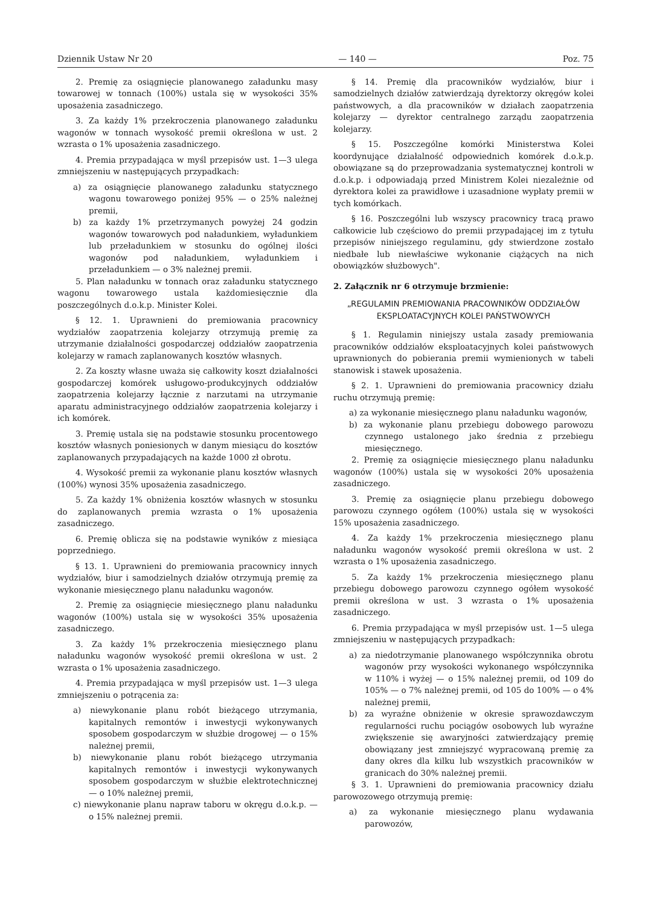Dziennik Ustaw Nr 20 — 140 — Poz. 75
2. Premię za osiągnięcie planowanego załadunku masy towarowej w tonnach (100%) ustala się w wysokości 35% uposażenia zasadniczego.
3. Za każdy 1% przekroczenia planowanego załadunku wagonów w tonnach wysokość premii określona w ust. 2 wzrasta o 1% uposażenia zasadniczego.
4. Premia przypadająca w myśl przepisów ust. 1—3 ulega zmniejszeniu w następujących przypadkach:
a) za osiągnięcie planowanego załadunku statycznego wagonu towarowego poniżej 95% — o 25% należnej premii,
b) za każdy 1% przetrzymanych powyżej 24 godzin wagonów towarowych pod naładunkiem, wyładunkiem lub przeładunkiem w stosunku do ogólnej ilości wagonów pod naładunkiem, wyładunkiem i przeładunkiem — o 3% należnej premii.
5. Plan naładunku w tonnach oraz załadunku statycznego wagonu towarowego ustala każdomiesięcznie dla poszczególnych d.o.k.p. Minister Kolei.
§ 12. 1. Uprawnieni do premiowania pracownicy wydziałów zaopatrzenia kolejarzy otrzymują premię za utrzymanie działalności gospodarczej oddziałów zaopatrzenia kolejarzy w ramach zaplanowanych kosztów własnych.
2. Za koszty własne uważa się całkowity koszt działalności gospodarczej komórek usługowo-produkcyjnych oddziałów zaopatrzenia kolejarzy łącznie z narzutami na utrzymanie aparatu administracyjnego oddziałów zaopatrzenia kolejarzy i ich komórek.
3. Premię ustala się na podstawie stosunku procentowego kosztów własnych poniesionych w danym miesiącu do kosztów zaplanowanych przypadających na każde 1000 zł obrotu.
4. Wysokość premii za wykonanie planu kosztów własnych (100%) wynosi 35% uposażenia zasadniczego.
5. Za każdy 1% obniżenia kosztów własnych w stosunku do zaplanowanych premia wzrasta o 1% uposażenia zasadniczego.
6. Premię oblicza się na podstawie wyników z miesiąca poprzedniego.
§ 13. 1. Uprawnieni do premiowania pracownicy innych wydziałów, biur i samodzielnych działów otrzymują premię za wykonanie miesięcznego planu naładunku wagonów.
2. Premię za osiągnięcie miesięcznego planu naładunku wagonów (100%) ustala się w wysokości 35% uposażenia zasadniczego.
3. Za każdy 1% przekroczenia miesięcznego planu naładunku wagonów wysokość premii określona w ust. 2 wzrasta o 1% uposażenia zasadniczego.
4. Premia przypadająca w myśl przepisów ust. 1—3 ulega zmniejszeniu o potrącenia za:
a) niewykonanie planu robót bieżącego utrzymania, kapitalnych remontów i inwestycji wykonywanych sposobem gospodarczym w służbie drogowej — o 15% należnej premii,
b) niewykonanie planu robót bieżącego utrzymania kapitalnych remontów i inwestycji wykonywanych sposobem gospodarczym w służbie elektrotechnicznej — o 10% należnej premii,
c) niewykonanie planu napraw taboru w okręgu d.o.k.p. — o 15% należnej premii.
§ 14. Premię dla pracowników wydziałów, biur i samodzielnych działów zatwierdzają dyrektorzy okręgów kolei państwowych, a dla pracowników w działach zaopatrzenia kolejarzy — dyrektor centralnego zarządu zaopatrzenia kolejarzy.
§ 15. Poszczególne komórki Ministerstwa Kolei koordynujące działalność odpowiednich komórek d.o.k.p. obowiązane są do przeprowadzania systematycznej kontroli w d.o.k.p. i odpowiadają przed Ministrem Kolei niezależnie od dyrektora kolei za prawidłowe i uzasadnione wypłaty premii w tych komórkach.
§ 16. Poszczególni lub wszyscy pracownicy tracą prawo całkowicie lub częściowo do premii przypadającej im z tytułu przepisów niniejszego regulaminu, gdy stwierdzone zostało niedbałe lub niewłaściwe wykonanie ciążących na nich obowiązków służbowych".
2. Załącznik nr 6 otrzymuje brzmienie:
„REGULAMIN PREMIOWANIA PRACOWNIKÓW ODDZIAŁÓW EKSPLOATACYJNYCH KOLEI PAŃSTWOWYCH
§ 1. Regulamin niniejszy ustala zasady premiowania pracowników oddziałów eksploatacyjnych kolei państwowych uprawnionych do pobierania premii wymienionych w tabeli stanowisk i stawek uposażenia.
§ 2. 1. Uprawnieni do premiowania pracownicy działu ruchu otrzymują premię:
a) za wykonanie miesięcznego planu naładunku wagonów,
b) za wykonanie planu przebiegu dobowego parowozu czynnego ustalonego jako średnia z przebiegu miesięcznego.
2. Premię za osiągnięcie miesięcznego planu naładunku wagonów (100%) ustala się w wysokości 20% uposażenia zasadniczego.
3. Premię za osiągnięcie planu przebiegu dobowego parowozu czynnego ogółem (100%) ustala się w wysokości 15% uposażenia zasadniczego.
4. Za każdy 1% przekroczenia miesięcznego planu naładunku wagonów wysokość premii określona w ust. 2 wzrasta o 1% uposażenia zasadniczego.
5. Za każdy 1% przekroczenia miesięcznego planu przebiegu dobowego parowozu czynnego ogółem wysokość premii określona w ust. 3 wzrasta o 1% uposażenia zasadniczego.
6. Premia przypadająca w myśl przepisów ust. 1—5 ulega zmniejszeniu w następujących przypadkach:
a) za niedotrzymanie planowanego współczynnika obrotu wagonów przy wysokości wykonanego współczynnika w 110% i wyżej — o 15% należnej premii, od 109 do 105% — o 7% należnej premii, od 105 do 100% — o 4% należnej premii,
b) za wyraźne obniżenie w okresie sprawozdawczym regularności ruchu pociągów osobowych lub wyraźne zwiększenie się awaryjności zatwierdzający premię obowiązany jest zmniejszyć wypracowaną premię za dany okres dla kilku lub wszystkich pracowników w granicach do 30% należnej premii.
§ 3. 1. Uprawnieni do premiowania pracownicy działu parowozowego otrzymują premię:
a) za wykonanie miesięcznego planu wydawania parowozów,